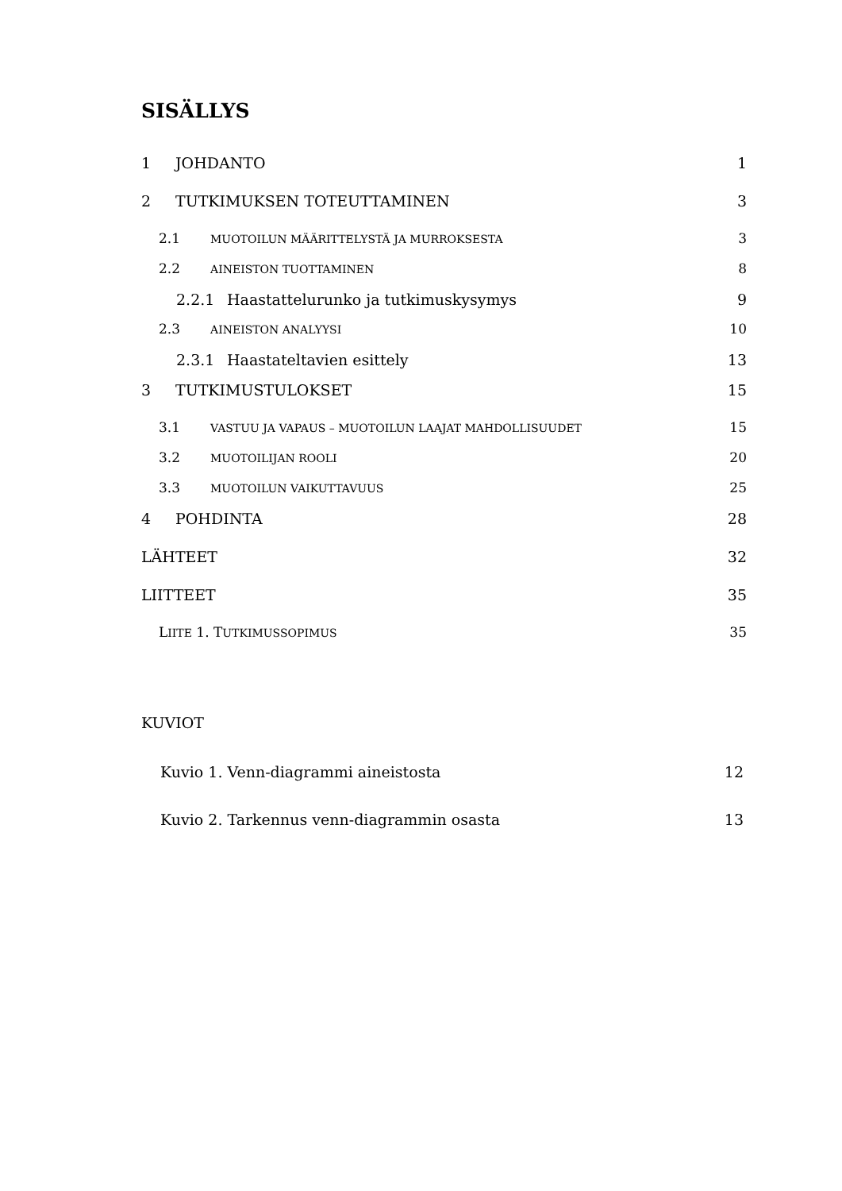SISÄLLYS
1 JOHDANTO 1
2 TUTKIMUKSEN TOTEUTTAMINEN 3
2.1 MUOTOILUN MÄÄRITTELYSTÄ JA MURROKSESTA 3
2.2 AINEISTON TUOTTAMINEN 8
2.2.1 Haastattelurunko ja tutkimuskysymys 9
2.3 AINEISTON ANALYYSI 10
2.3.1 Haastateltavien esittely 13
3 TUTKIMUSTULOKSET 15
3.1 VASTUU JA VAPAUS – MUOTOILUN LAAJAT MAHDOLLISUUDET 15
3.2 MUOTOILIJAN ROOLI 20
3.3 MUOTOILUN VAIKUTTAVUUS 25
4 POHDINTA 28
LÄHTEET 32
LIITTEET 35
LIITE 1. TUTKIMUSSOPIMUS 35
KUVIOT
Kuvio 1. Venn-diagrammi aineistosta 12
Kuvio 2. Tarkennus venn-diagrammin osasta 13